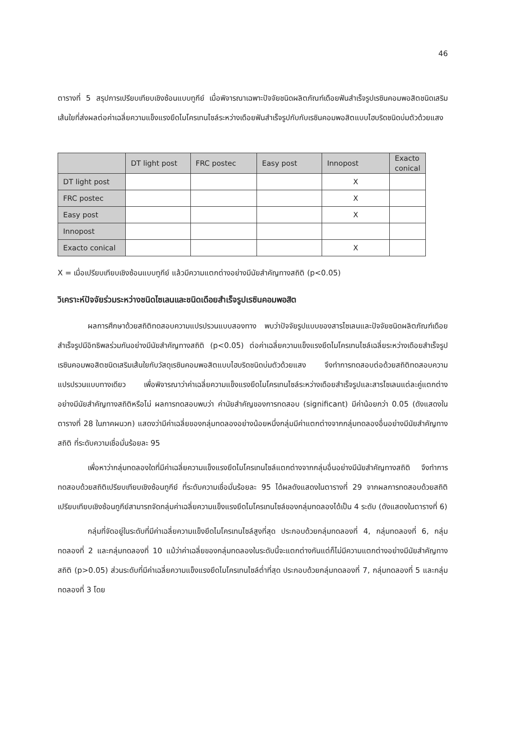46
ตารางที่ 5 สรุปการเปรียบเทียบเชิงซ้อนแบบทูกีย์ เมื่อพิจารณาเฉพาะปัจจัยชนิดผลิตภัณฑ์เดือยฟันสำเร็จรูปเรซินคอมพอสิตชนิดเสริมเส้นใยที่ส่งผลต่อค่าเฉลี่ยความแข็งแรงยึดไมโครเทนไซล์ระหว่างเดือยฟันสำเร็จรูปกับกับเรซินคอมพอสิตแบบไฮบริดชนิดบ่มตัวด้วยแสง
| | DT light post | FRC postec | Easy post | Innopost | Exacto conical |
| --- | --- | --- | --- | --- | --- |
| DT light post | | | | X | |
| FRC postec | | | | X | |
| Easy post | | | | X | |
| Innopost | | | | | |
| Exacto conical | | | | X | |
X = เมื่อเปรียบเทียบเชิงซ้อนแบบทูกีย์ แล้วมีความแตกต่างอย่างมีนัยสำคัญทางสถิติ (p<0.05)
วิเคราะห์ปัจจัยร่วมระหว่างชนิดไซเลนและชนิดเดือยสำเร็จรูปเรซินคอมพอสิต
ผลการศึกษาด้วยสถิติทดสอบความแปรปรวนแบบสองทาง พบว่าปัจจัยรูปแบบของสารไซเลนและปัจจัยชนิดผลิตภัณฑ์เดือยสำเร็จรูปมีอิทธิพลร่วมกันอย่างมีนัยสำคัญทางสถิติ (p<0.05) ต่อค่าเฉลี่ยความแข็งแรงยึดไมโครเทนไซล์เฉลี่ยระหว่างเดือยสำเร็จรูปเรซินคอมพอสิตชนิดเสริมเส้นใยกับวัสดุเรซินคอมพอสิตแบบไฮบริดชนิดบ่มตัวด้วยแสง จึงทำการทดสอบต่อด้วยสถิติทดสอบความแปรปรวนแบบทางเดียว เพื่อพิจารณาว่าค่าเฉลี่ยความแข็งแรงยึดไมโครเทนไซล์ระหว่างเดือยสำเร็จรูปและสารไซเลนแต่ละคู่แตกต่างอย่างมีนัยสำคัญทางสถิติหรือไม่ ผลการทดสอบพบว่า ค่านัยสำคัญของการทดสอบ (significant) มีค่าน้อยกว่า 0.05 (ดังแสดงในตารางที่ 28 ในภาคผนวก) แสดงว่ามีค่าเฉลี่ยของกลุ่มทดลองอย่างน้อยหนึ่งกลุ่มมีค่าแตกต่างจากกลุ่มทดลองอื่นอย่างมีนัยสำคัญทางสถิติ ที่ระดับความเชื่อมั่นร้อยละ 95
เพื่อหาว่ากลุ่มทดลองใดที่มีค่าเฉลี่ยความแข็งแรงยึดไมโครเทนไซล์แตกต่างจากกลุ่มอื่นอย่างมีนัยสำคัญทางสถิติ จึงทำการทดสอบด้วยสถิติเปรียบเทียบเชิงซ้อนทูกีย์ ที่ระดับความเชื่อมั่นร้อยละ 95 ได้ผลดังแสดงในตารางที่ 29 จากผลการทดสอบด้วยสถิติเปรียบเทียบเชิงซ้อนทูกีย์สามารถจัดกลุ่มค่าเฉลี่ยความแข็งแรงยึดไมโครเทนไซล์ของกลุ่มทดลองได้เป็น 4 ระดับ (ดังแสดงในตารางที่ 6)
กลุ่มที่จัดอยู่ในระดับที่มีค่าเฉลี่ยความแข็งยึดไมโครเทนไซล์สูงที่สุด ประกอบด้วยกลุ่มทดลองที่ 4, กลุ่มทดลองที่ 6, กลุ่มทดลองที่ 2 และกลุ่มทดลองที่ 10 แม้ว่าค่าเฉลี่ยของกลุ่มทดลองในระดับนี้จะแตกต่างกันแต่ก็ไม่มีความแตกต่างอย่างมีนัยสำคัญทางสถิติ (p>0.05) ส่วนระดับที่มีค่าเฉลี่ยความแข็งแรงยึดไมโครเทนไซล์ต่ำที่สุด ประกอบด้วยกลุ่มทดลองที่ 7, กลุ่มทดลองที่ 5 และกลุ่มทดลองที่ 3 โดย